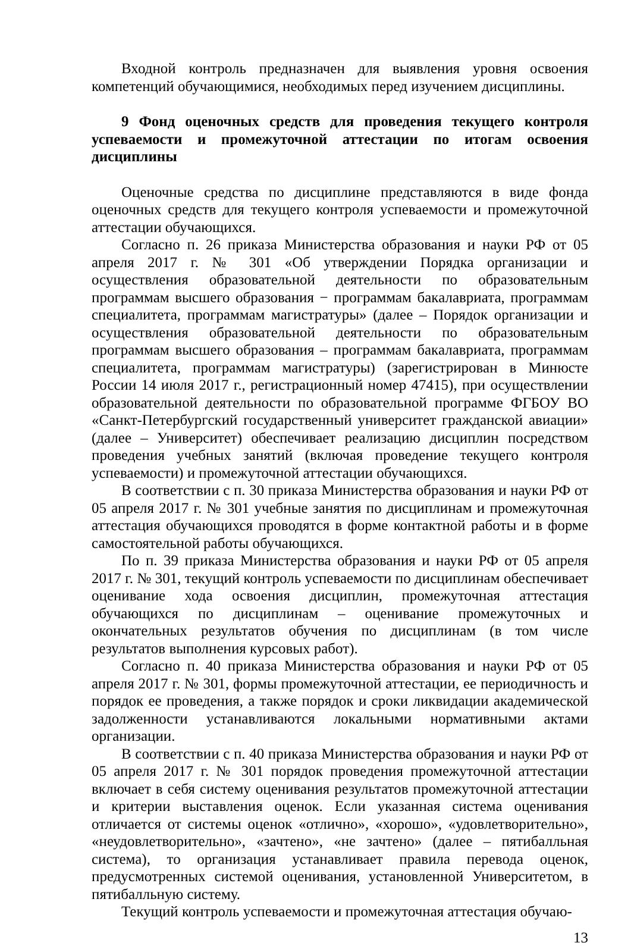Входной контроль предназначен для выявления уровня освоения компетенций обучающимися, необходимых перед изучением дисциплины.
9 Фонд оценочных средств для проведения текущего контроля успеваемости и промежуточной аттестации по итогам освоения дисциплины
Оценочные средства по дисциплине представляются в виде фонда оценочных средств для текущего контроля успеваемости и промежуточной аттестации обучающихся.
Согласно п. 26 приказа Министерства образования и науки РФ от 05 апреля 2017 г. № 301 «Об утверждении Порядка организации и осуществления образовательной деятельности по образовательным программам высшего образования − программам бакалавриата, программам специалитета, программам магистратуры» (далее – Порядок организации и осуществления образовательной деятельности по образовательным программам высшего образования – программам бакалавриата, программам специалитета, программам магистратуры) (зарегистрирован в Минюсте России 14 июля 2017 г., регистрационный номер 47415), при осуществлении образовательной деятельности по образовательной программе ФГБОУ ВО «Санкт-Петербургский государственный университет гражданской авиации» (далее – Университет) обеспечивает реализацию дисциплин посредством проведения учебных занятий (включая проведение текущего контроля успеваемости) и промежуточной аттестации обучающихся.
В соответствии с п. 30 приказа Министерства образования и науки РФ от 05 апреля 2017 г. № 301 учебные занятия по дисциплинам и промежуточная аттестация обучающихся проводятся в форме контактной работы и в форме самостоятельной работы обучающихся.
По п. 39 приказа Министерства образования и науки РФ от 05 апреля 2017 г. № 301, текущий контроль успеваемости по дисциплинам обеспечивает оценивание хода освоения дисциплин, промежуточная аттестация обучающихся по дисциплинам – оценивание промежуточных и окончательных результатов обучения по дисциплинам (в том числе результатов выполнения курсовых работ).
Согласно п. 40 приказа Министерства образования и науки РФ от 05 апреля 2017 г. № 301, формы промежуточной аттестации, ее периодичность и порядок ее проведения, а также порядок и сроки ликвидации академической задолженности устанавливаются локальными нормативными актами организации.
В соответствии с п. 40 приказа Министерства образования и науки РФ от 05 апреля 2017 г. № 301 порядок проведения промежуточной аттестации включает в себя систему оценивания результатов промежуточной аттестации и критерии выставления оценок. Если указанная система оценивания отличается от системы оценок «отлично», «хорошо», «удовлетворительно», «неудовлетворительно», «зачтено», «не зачтено» (далее – пятибалльная система), то организация устанавливает правила перевода оценок, предусмотренных системой оценивания, установленной Университетом, в пятибалльную систему.
Текущий контроль успеваемости и промежуточная аттестация обучаю-
13